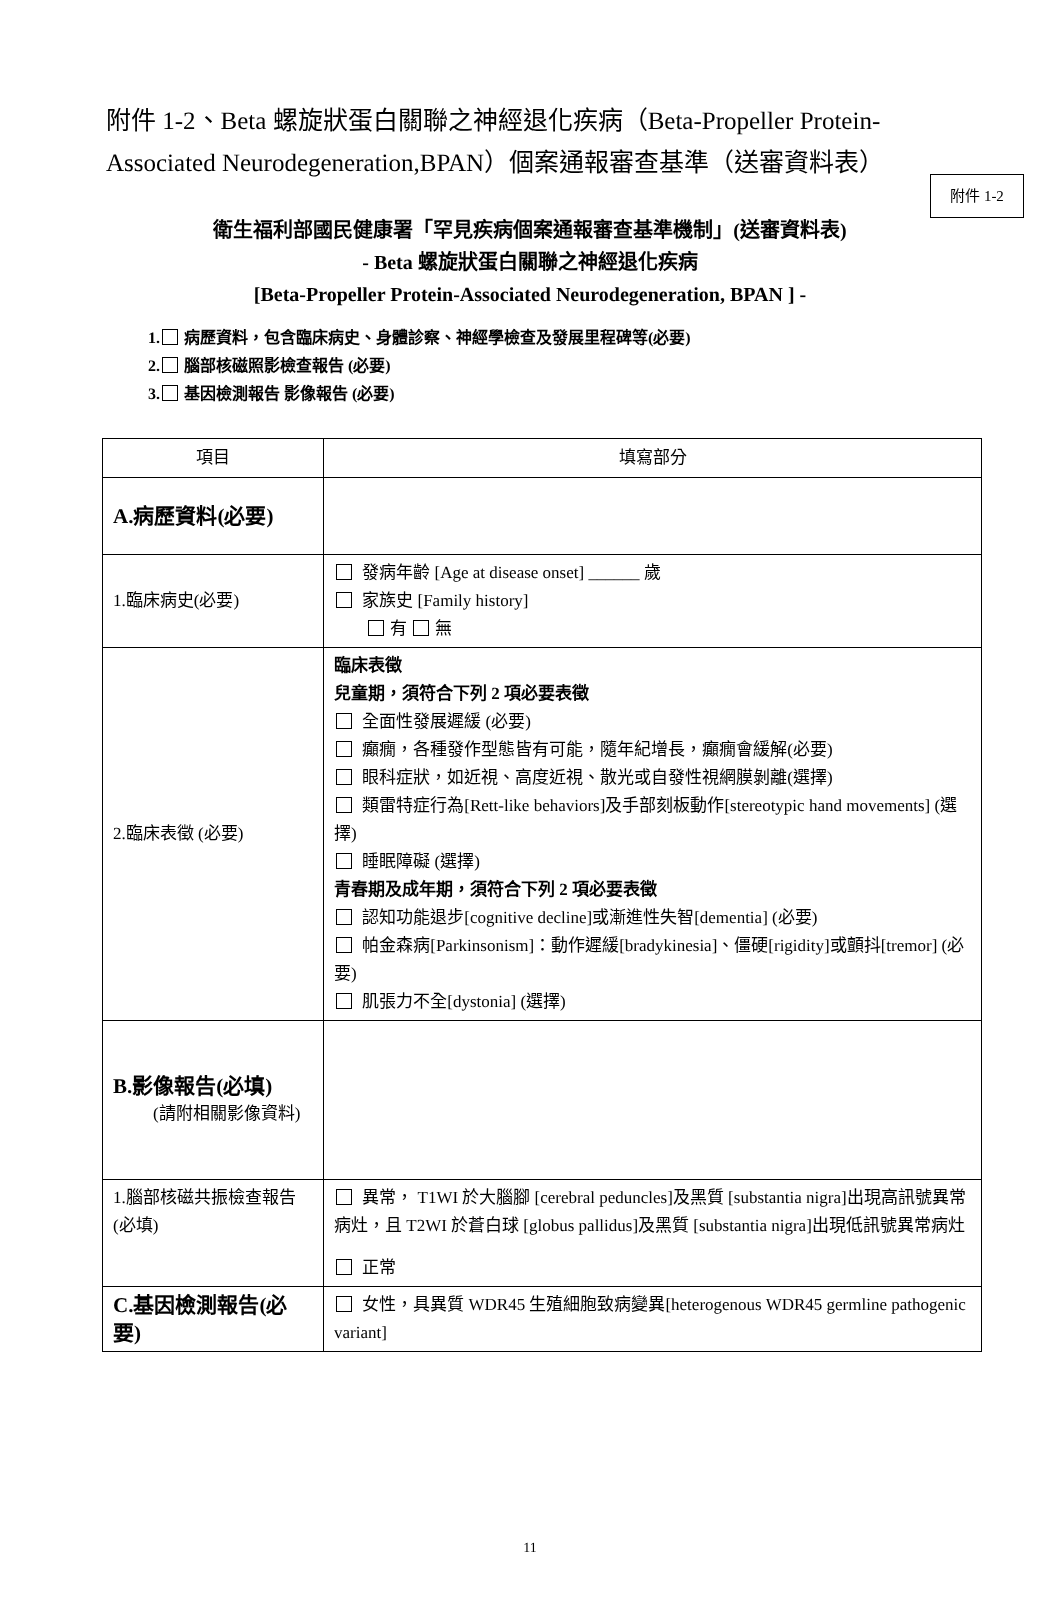附件 1-2
附件 1-2、Beta 螺旋狀蛋白關聯之神經退化疾病（Beta-Propeller Protein-Associated Neurodegeneration,BPAN）個案通報審查基準（送審資料表）
衛生福利部國民健康署「罕見疾病個案通報審查基準機制」(送審資料表)
- Beta 螺旋狀蛋白關聯之神經退化疾病
[Beta-Propeller Protein-Associated Neurodegeneration, BPAN ] -
1. 病歷資料，包含臨床病史、身體診察、神經學檢查及發展里程碑等(必要)
2. 腦部核磁照影檢查報告 (必要)
3. 基因檢測報告 影像報告 (必要)
| 項目 | 填寫部分 |
| --- | --- |
| A.病歷資料(必要) | |
| 1.臨床病史(必要) | 發病年齡 [Age at disease onset] ______ 歲 家族史 [Family history] 有 無 |
| 2.臨床表徵 (必要) | 臨床表徵 兒童期，須符合下列 2 項必要表徵 全面性發展遲緩 (必要) 癲癇，各種發作型態皆有可能，隨年紀增長，癲癇會緩解(必要) 眼科症狀，如近視、高度近視、散光或自發性視網膜剝離(選擇) 類雷特症行為[Rett-like behaviors]及手部刻板動作[stereotypic hand movements] (選擇) 睡眠障礙 (選擇) 青春期及成年期，須符合下列 2 項必要表徵 認知功能退步[cognitive decline]或漸進性失智[dementia] (必要) 帕金森病[Parkinsonism]：動作遲緩[bradykinesia]、僵硬[rigidity]或顫抖[tremor] (必要) 肌張力不全[dystonia] (選擇) |
| B.影像報告(必填) (請附相關影像資料) | |
| 1.腦部核磁共振檢查報告(必填) | 異常， T1WI 於大腦腳 [cerebral peduncles]及黑質 [substantia nigra]出現高訊號異常病灶，且 T2WI 於蒼白球 [globus pallidus]及黑質 [substantia nigra]出現低訊號異常病灶 正常 |
| C.基因檢測報告(必要) | 女性，具異質 WDR45 生殖細胞致病變異[heterogenous WDR45 germline pathogenic variant] |
11